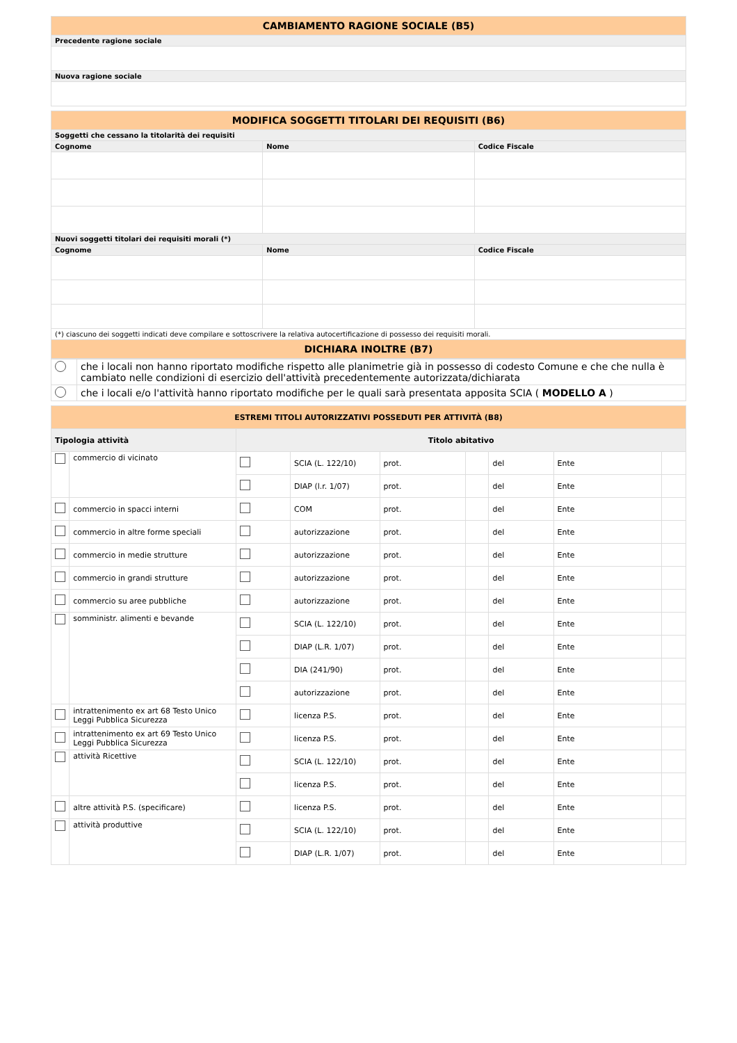| CAMBIAMENTO RAGIONE SOCIALE (B5) |
| Precedente ragione sociale |
| Nuova ragione sociale |
| MODIFICA SOGGETTI TITOLARI DEI REQUISITI (B6) | | |
| Soggetti che cessano la titolarità dei requisiti | | |
| Cognome | Nome | Codice Fiscale |
| Nuovi soggetti titolari dei requisiti morali (*) | | |
| Cognome | Nome | Codice Fiscale |
| (*) ciascuno dei soggetti indicati deve compilare e sottoscrivere la relativa autocertificazione di possesso dei requisiti morali. | | |
| DICHIARA INOLTRE (B7) | | |
| | che i locali non hanno riportato modifiche rispetto alle planimetrie già in possesso di codesto Comune e che che nulla è cambiato nelle condizioni di esercizio dell'attività precedentemente autorizzata/dichiarata |
| | che i locali e/o l'attività hanno riportato modifiche per le quali sarà presentata apposita SCIA ( MODELLO A ) |
| ESTREMI TITOLI AUTORIZZATIVI POSSEDUTI PER ATTIVITÀ (B8) | | | | | | | | |
| Tipologia attività | | Titolo abitativo | | | | | | |
| | commercio di vicinato | | SCIA (L. 122/10) | prot. | | del | Ente | |
| | | | DIAP (l.r. 1/07) | prot. | | del | Ente | |
| | commercio in spacci interni | | COM | prot. | | del | Ente | |
| | commercio in altre forme speciali | | autorizzazione | prot. | | del | Ente | |
| | commercio in medie strutture | | autorizzazione | prot. | | del | Ente | |
| | commercio in grandi strutture | | autorizzazione | prot. | | del | Ente | |
| | commercio su aree pubbliche | | autorizzazione | prot. | | del | Ente | |
| | somministr. alimenti e bevande | | SCIA (L. 122/10) | prot. | | del | Ente | |
| | | | DIAP (L.R. 1/07) | prot. | | del | Ente | |
| | | | DIA (241/90) | prot. | | del | Ente | |
| | | | autorizzazione | prot. | | del | Ente | |
| | intrattenimento ex art 68 Testo Unico Leggi Pubblica Sicurezza | | licenza P.S. | prot. | | del | Ente | |
| | intrattenimento ex art 69 Testo Unico Leggi Pubblica Sicurezza | | licenza P.S. | prot. | | del | Ente | |
| | attività Ricettive | | SCIA (L. 122/10) | prot. | | del | Ente | |
| | | | licenza P.S. | prot. | | del | Ente | |
| | altre attività P.S. (specificare) | | licenza P.S. | prot. | | del | Ente | |
| | attività produttive | | SCIA (L. 122/10) | prot. | | del | Ente | |
| | | | DIAP (L.R. 1/07) | prot. | | del | Ente | |